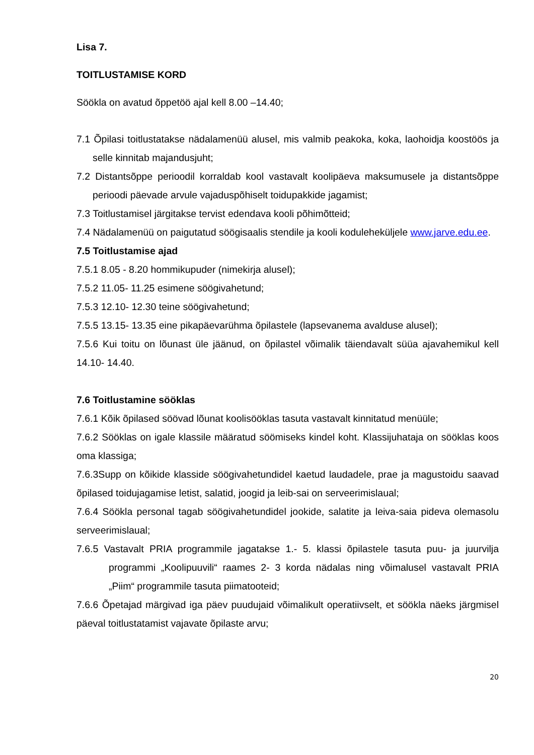Lisa 7.
TOITLUSTAMISE KORD
Söökla on avatud õppetöö ajal kell 8.00 –14.40;
7.1 Õpilasi toitlustatakse nädalamenüü alusel, mis valmib peakoka, koka, laohoidja koostöös ja selle kinnitab majandusjuht;
7.2 Distantsõppe perioodil korraldab kool vastavalt koolipäeva maksumusele ja distantsõppe perioodi päevade arvule vajaduspõhiselt toidupakkide jagamist;
7.3 Toitlustamisel järgitakse tervist edendava kooli põhimõtteid;
7.4 Nädalamenüü on paigutatud söögisaalis stendile ja kooli koduleheküljele www.jarve.edu.ee.
7.5 Toitlustamise ajad
7.5.1 8.05 - 8.20 hommikupuder (nimekirja alusel);
7.5.2 11.05- 11.25 esimene söögivahetund;
7.5.3 12.10- 12.30 teine söögivahetund;
7.5.5 13.15- 13.35 eine pikapäevarühma õpilastele (lapsevanema avalduse alusel);
7.5.6 Kui toitu on lõunast üle jäänud, on õpilastel võimalik täiendavalt süüa ajavahemikul kell 14.10- 14.40.
7.6 Toitlustamine sööklas
7.6.1 Kõik õpilased söövad lõunat koolisööklas tasuta vastavalt kinnitatud menüüle;
7.6.2 Sööklas on igale klassile määratud söömiseks kindel koht. Klassijuhataja on sööklas koos oma klassiga;
7.6.3Supp on kõikide klasside söögivahetundidel kaetud laudadele, prae ja magustoidu saavad õpilased toidujagamise letist, salatid, joogid ja leib-sai on serveerimislaual;
7.6.4 Söökla personal tagab söögivahetundidel jookide, salatite ja leiva-saia pideva olemasolu serveerimislaual;
7.6.5 Vastavalt PRIA programmile jagatakse 1.- 5. klassi õpilastele tasuta puu- ja juurvilja programmi „Koolipuuvili“ raames 2- 3 korda nädalas ning võimalusel vastavalt PRIA „Piim“ programmile tasuta piimatooteid;
7.6.6 Õpetajad märgivad iga päev puudujaid võimalikult operatiivselt, et söökla näeks järgmisel päeval toitlustatamist vajavate õpilaste arvu;
20